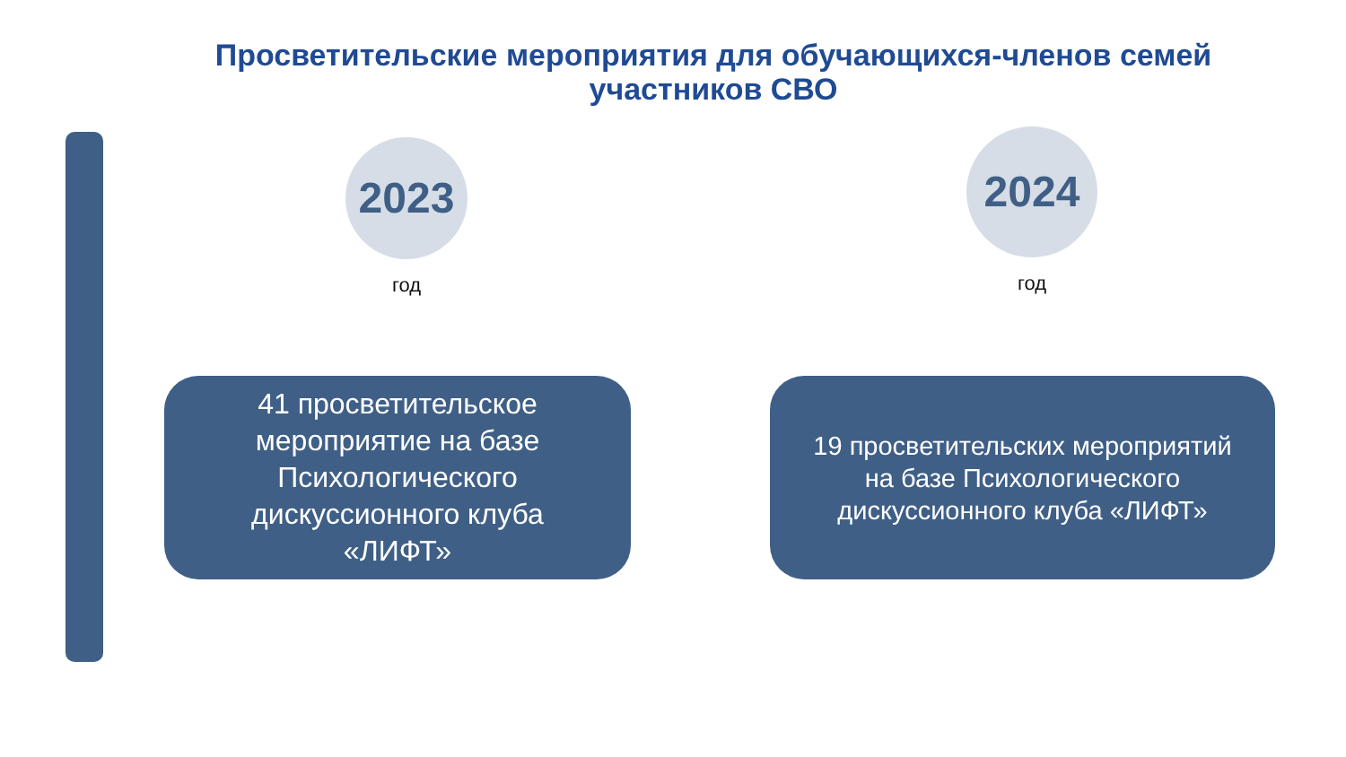Просветительские мероприятия для обучающихся-членов семей участников СВО
2023
год
2024
год
41 просветительское мероприятие на базе Психологического дискуссионного клуба «ЛИФТ»
19 просветительских мероприятий на базе Психологического дискуссионного клуба «ЛИФТ»